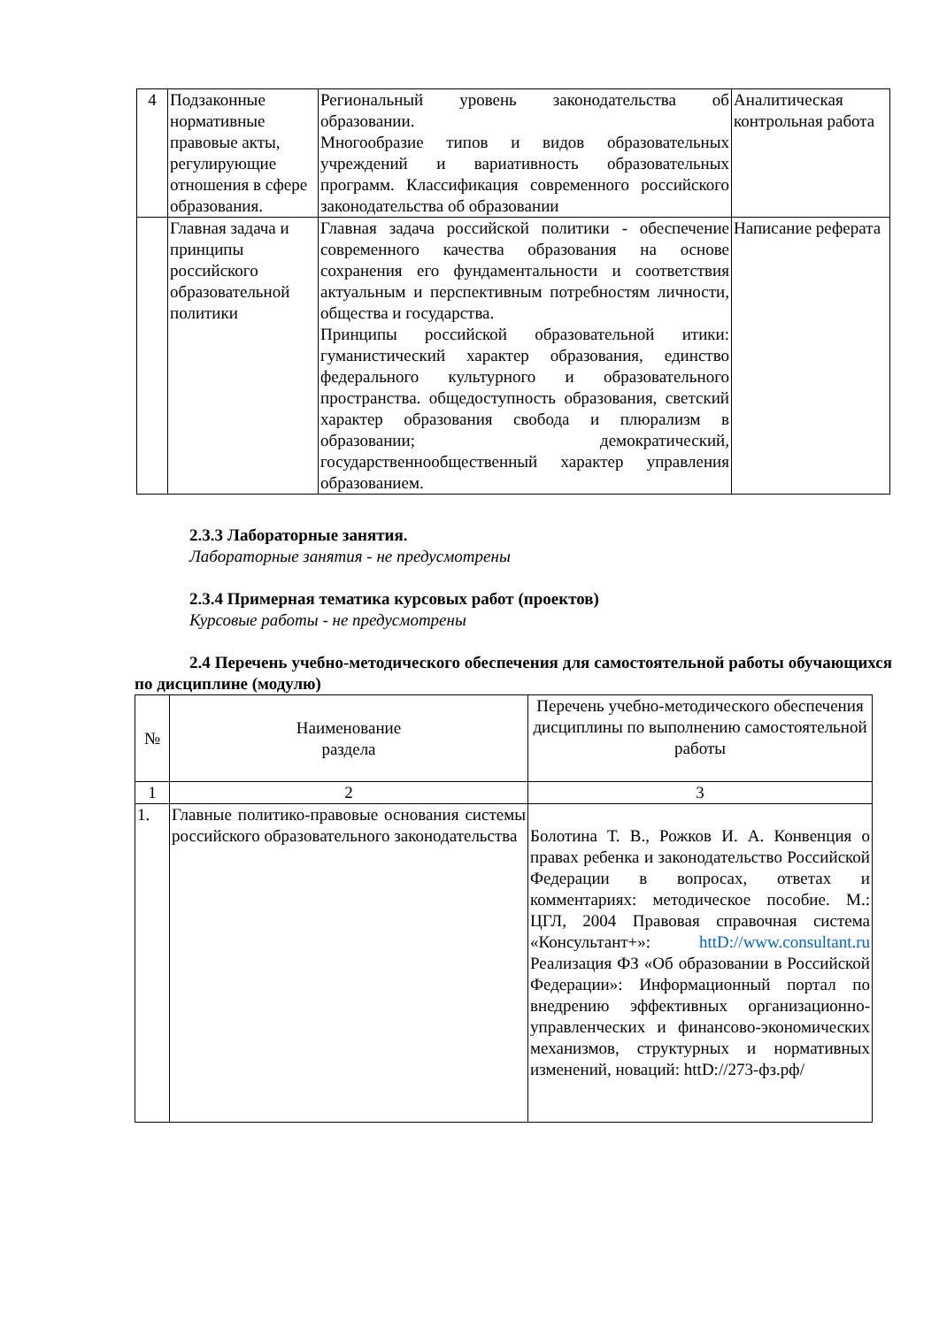| 4 | Подзаконные нормативные правовые акты, регулирующие отношения в сфере образования. | Региональный уровень законодательства об образовании. Многообразие типов и видов образовательных учреждений и вариативность образовательных программ. Классификация современного российского законодательства об образовании | Аналитическая контрольная работа |
| | Главная задача и принципы российского образовательной политики | Главная задача российской политики - обеспечение современного качества образования на основе сохранения его фундаментальности и соответствия актуальным и перспективным потребностям личности, общества и государства. Принципы российской образовательной итики: гуманистический характер образования, единство федерального культурного и образовательного пространства. общедоступность образования, светский характер образования свобода и плюрализм в образовании; демократический, государственнообщественный характер управления образованием. | Написание реферата |
2.3.3 Лабораторные занятия.
Лабораторные занятия - не предусмотрены
2.3.4 Примерная тематика курсовых работ (проектов)
Курсовые работы - не предусмотрены
2.4 Перечень учебно-методического обеспечения для самостоятельной работы обучающихся по дисциплине (модулю)
| № | Наименование раздела | Перечень учебно-методического обеспечения дисциплины по выполнению самостоятельной работы |
| --- | --- | --- |
| 1 | 2 | 3 |
| 1. | Главные политико-правовые основания системы российского образовательного законодательства | Болотина Т. В., Рожков И. А. Конвенция о правах ребенка и законодательство Российской Федерации в вопросах, ответах и комментариях: методическое пособие. М.: ЦГЛ, 2004 Правовая справочная система «Консультант+»: httD://www.consultant.ru Реализация ФЗ «Об образовании в Российской Федерации»: Информационный портал по внедрению эффективных организационно-управленческих и финансово-экономических механизмов, структурных и нормативных изменений, новаций: httD://273-фз.рф/ |